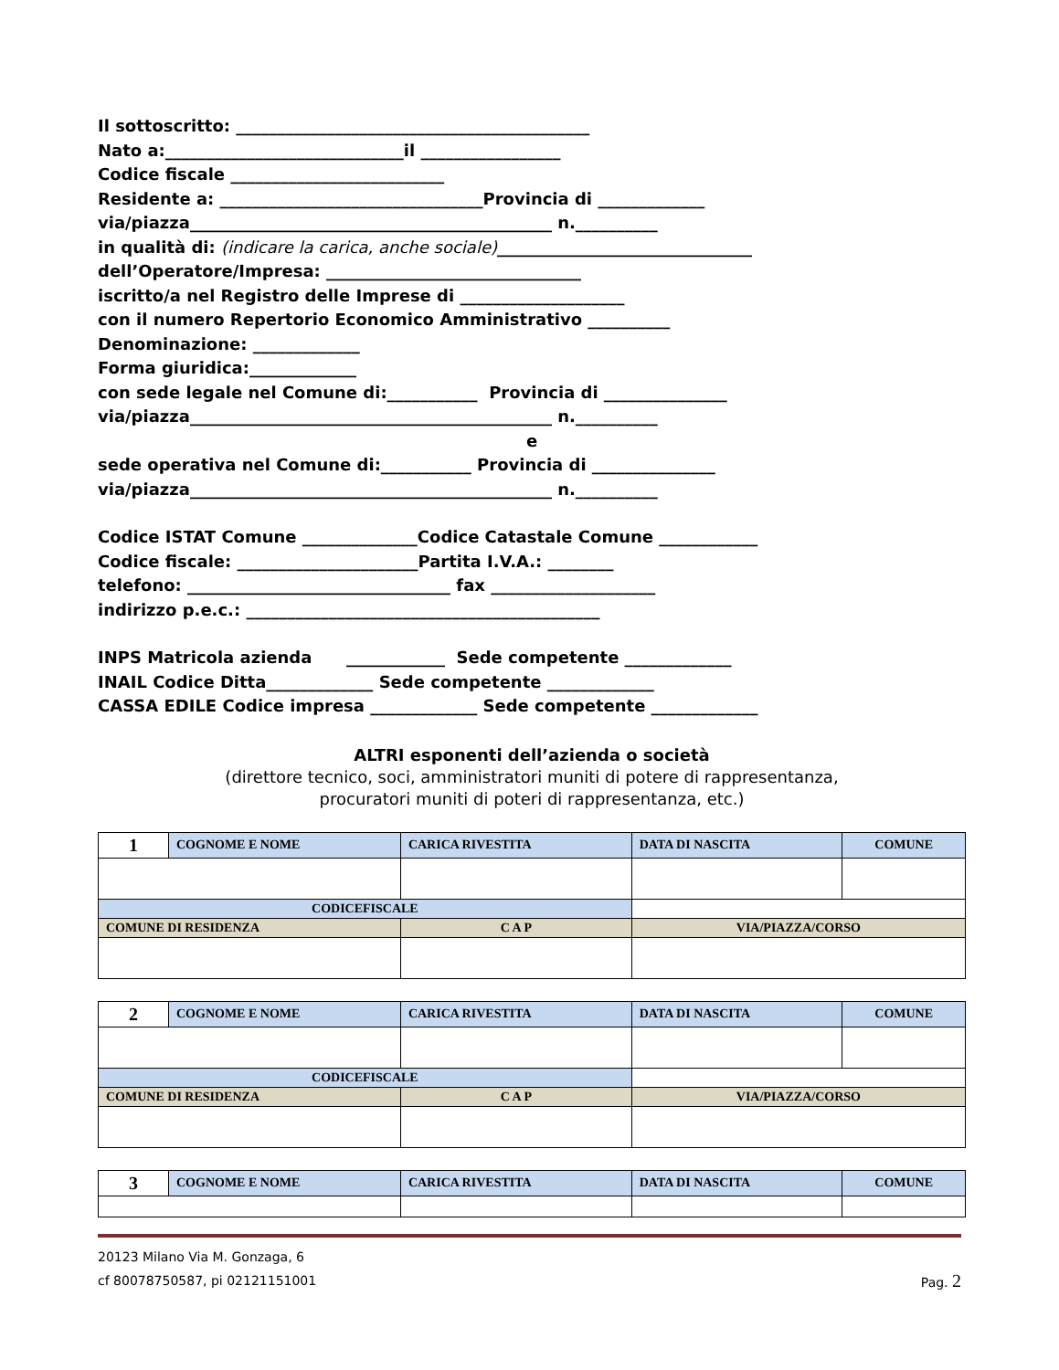Il sottoscritto: ___________________________________________
Nato a:_____________________________il _________________
Codice fiscale __________________________
Residente a: ________________________________Provincia di _____________
via/piazza____________________________________________ n.__________
in qualità di: (indicare la carica, anche sociale)_______________________________
dell’Operatore/Impresa: _______________________________
iscritto/a nel Registro delle Imprese di ____________________
con il numero Repertorio Economico Amministrativo __________
Denominazione: _____________
Forma giuridica:_____________
con sede legale nel Comune di:___________ Provincia di _______________
via/piazza____________________________________________ n.__________
e
sede operativa nel Comune di:___________ Provincia di _______________
via/piazza____________________________________________ n.__________
Codice ISTAT Comune ______________Codice Catastale Comune ____________
Codice fiscale: ______________________Partita I.V.A.: ________
telefono: ________________________________ fax ____________________
indirizzo p.e.c.: ___________________________________________
INPS Matricola azienda ____________ Sede competente _____________
INAIL Codice Ditta_____________ Sede competente _____________
CASSA EDILE Codice impresa _____________ Sede competente _____________
ALTRI esponenti dell’azienda o società
(direttore tecnico, soci, amministratori muniti di potere di rappresentanza,
procuratori muniti di poteri di rappresentanza, etc.)
| 1 | COGNOME E NOME | CARICA RIVESTITA | DATA DI NASCITA | COMUNE |
| CODICEFISCALE | | | | |
| COMUNE DI RESIDENZA | | C A P | VIA/PIAZZA/CORSO | |
| 2 | COGNOME E NOME | CARICA RIVESTITA | DATA DI NASCITA | COMUNE |
| CODICEFISCALE | | | | |
| COMUNE DI RESIDENZA | | C A P | VIA/PIAZZA/CORSO | |
| 3 | COGNOME E NOME | CARICA RIVESTITA | DATA DI NASCITA | COMUNE |
20123 Milano Via M. Gonzaga, 6
cf 80078750587, pi 02121151001 Pag. 2